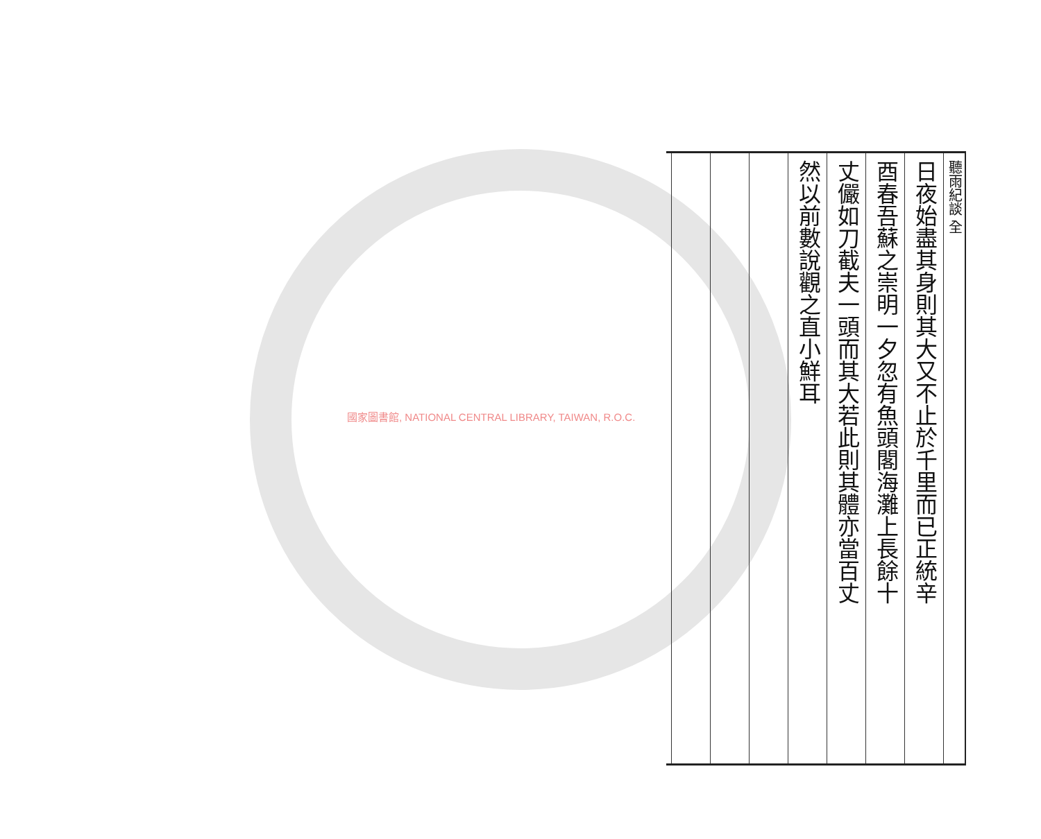國家圖書館, NATIONAL CENTRAL LIBRARY, TAIWAN, R.O.C.
聽雨紀談 全
日夜始盡其身則其大又不止於千里而已正統辛
酉春吾蘇之崇明一夕忽有魚頭閣海灘上長餘十
丈儼如刀截夫一頭而其大若此則其體亦當百丈
然以前數說觀之直小鮮耳